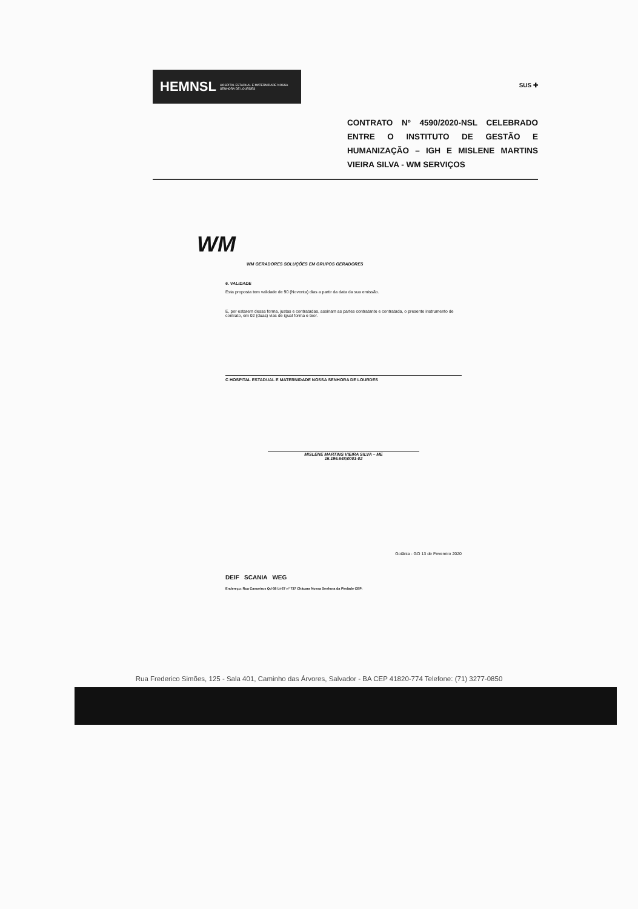HEMNSL HOSPITAL ESTADUAL E MATERNIDADE NOSSA SENHORA DE LOURDES
SUS ✚
CONTRATO Nº 4590/2020-NSL CELEBRADO ENTRE O INSTITUTO DE GESTÃO E HUMANIZAÇÃO – IGH E MISLENE MARTINS VIEIRA SILVA - WM SERVIÇOS
WM
WM GERADORES SOLUÇÕES EM GRUPOS GERADORES
6. VALIDADE
Esta proposta tem validade de 90 (Noventa) dias a partir da data da sua emissão.
E, por estarem dessa forma, justas e contratadas, assinam as partes contratante e contratada, o presente instrumento de contrato, em 02 (duas) vias de igual forma e teor.
C HOSPITAL ESTADUAL E MATERNIDADE NOSSA SENHORA DE LOURDES
MISLENE MARTINS VIEIRA SILVA – ME
15.196.648/0001-02
Goiânia - GO 13 de Fevereiro 2020
DEIF SCANIA WEG
Endereço: Rua Canoeiros Qd-38 Lt-27 nº 737 Chácara Nossa Senhora da Piedade CEP:
Rua Frederico Simões, 125 - Sala 401, Caminho das Árvores, Salvador - BA CEP 41820-774 Telefone: (71) 3277-0850